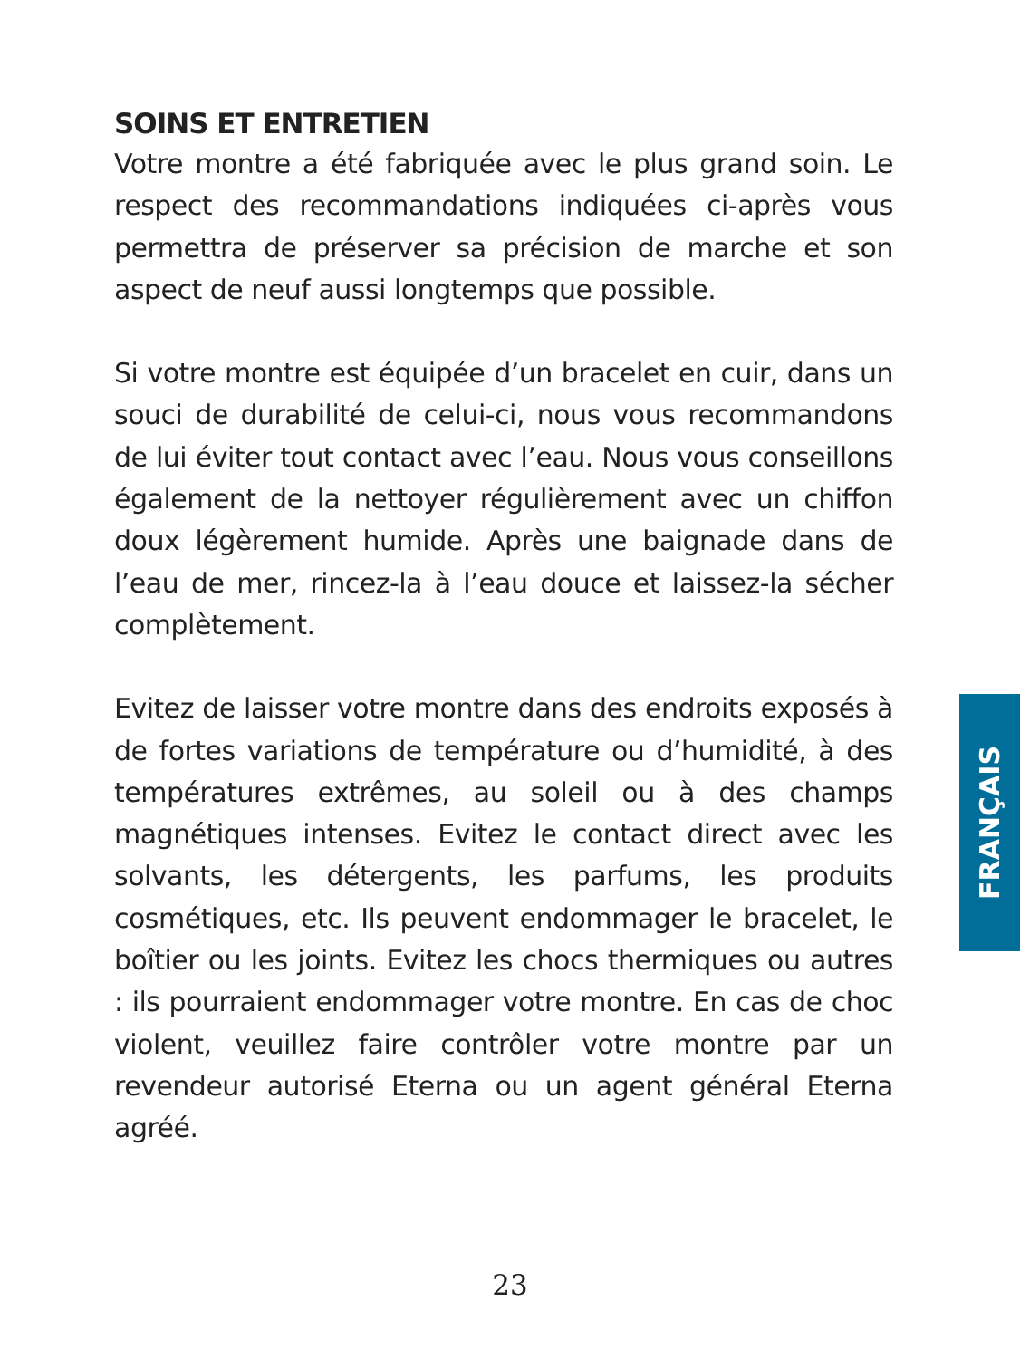SOINS ET ENTRETIEN
Votre montre a été fabriquée avec le plus grand soin. Le respect des recommandations indiquées ci-après vous permettra de préserver sa précision de marche et son aspect de neuf aussi longtemps que possible.
Si votre montre est équipée d’un bracelet en cuir, dans un souci de durabilité de celui-ci, nous vous recommandons de lui éviter tout contact avec l’eau. Nous vous conseillons également de la nettoyer régulièrement avec un chiffon doux légèrement humide. Après une baignade dans de l’eau de mer, rincez-la à l’eau douce et laissez-la sécher complètement.
Evitez de laisser votre montre dans des endroits exposés à de fortes variations de température ou d’humidité, à des températures extrêmes, au soleil ou à des champs magnétiques intenses. Evitez le contact direct avec les solvants, les détergents, les parfums, les produits cosmétiques, etc. Ils peuvent endommager le bracelet, le boîtier ou les joints. Evitez les chocs thermiques ou autres : ils pourraient endommager votre montre. En cas de choc violent, veuillez faire contrôler votre montre par un revendeur autorisé Eterna ou un agent général Eterna agréé.
FRANÇAIS
23